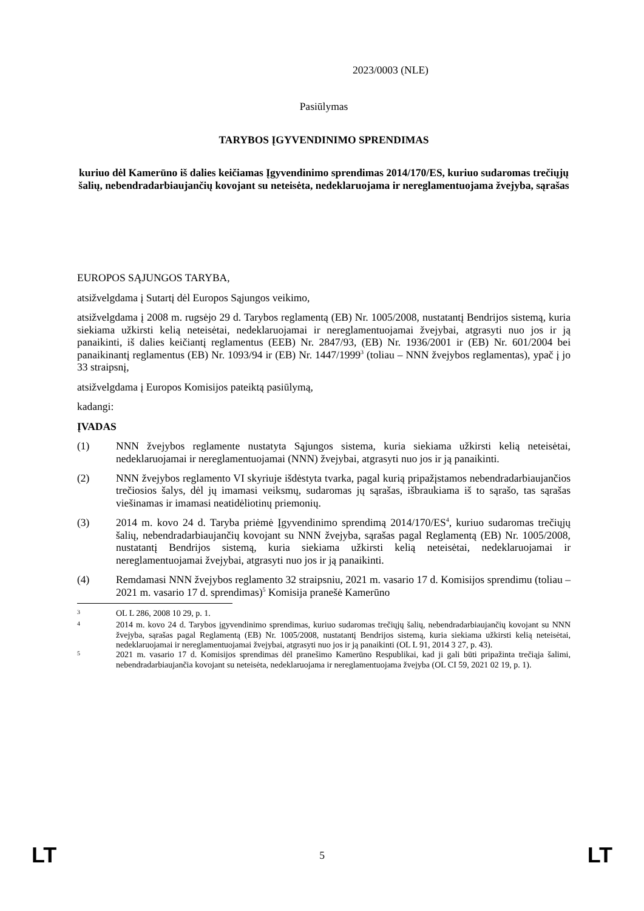2023/0003 (NLE)
Pasiūlymas
TARYBOS ĮGYVENDINIMO SPRENDIMAS
kuriuo dėl Kamerūno iš dalies keičiamas Įgyvendinimo sprendimas 2014/170/ES, kuriuo sudaromas trečiųjų šalių, nebendradarbiaujančių kovojant su neteisėta, nedeklaruojama ir nereglamentuojama žvejyba, sąrašas
EUROPOS SĄJUNGOS TARYBA,
atsižvelgdama į Sutartį dėl Europos Sąjungos veikimo,
atsižvelgdama į 2008 m. rugsėjo 29 d. Tarybos reglamentą (EB) Nr. 1005/2008, nustatantį Bendrijos sistemą, kuria siekiama užkirsti kelią neteisėtai, nedeklaruojamai ir nereglamentuojamai žvejybai, atgrasyti nuo jos ir ją panaikinti, iš dalies keičiantį reglamentus (EEB) Nr. 2847/93, (EB) Nr. 1936/2001 ir (EB) Nr. 601/2004 bei panaikinantį reglamentus (EB) Nr. 1093/94 ir (EB) Nr. 1447/1999<sup>3</sup> (toliau – NNN žvejybos reglamentas), ypač į jo 33 straipsnį,
atsižvelgdama į Europos Komisijos pateiktą pasiūlymą,
kadangi:
ĮVADAS
(1) NNN žvejybos reglamente nustatyta Sąjungos sistema, kuria siekiama užkirsti kelią neteisėtai, nedeklaruojamai ir nereglamentuojamai (NNN) žvejybai, atgrasyti nuo jos ir ją panaikinti.
(2) NNN žvejybos reglamento VI skyriuje išdėstyta tvarka, pagal kurią pripažįstamos nebendradarbiaujančios trečiosios šalys, dėl jų imamasi veiksmų, sudaromas jų sąrašas, išbraukiama iš to sąrašo, tas sąrašas viešinamas ir imamasi neatidėliotinų priemonių.
(3) 2014 m. kovo 24 d. Taryba priėmė Įgyvendinimo sprendimą 2014/170/ES<sup>4</sup>, kuriuo sudaromas trečiųjų šalių, nebendradarbiaujančių kovojant su NNN žvejyba, sąrašas pagal Reglamentą (EB) Nr. 1005/2008, nustatantį Bendrijos sistemą, kuria siekiama užkirsti kelią neteisėtai, nedeklaruojamai ir nereglamentuojamai žvejybai, atgrasyti nuo jos ir ją panaikinti.
(4) Remdamasi NNN žvejybos reglamento 32 straipsniu, 2021 m. vasario 17 d. Komisijos sprendimu (toliau – 2021 m. vasario 17 d. sprendimas)<sup>5</sup> Komisija pranešė Kamerūno
<sup>3</sup> OL L 286, 2008 10 29, p. 1.
<sup>4</sup> 2014 m. kovo 24 d. Tarybos įgyvendinimo sprendimas, kuriuo sudaromas trečiųjų šalių, nebendradarbiaujančių kovojant su NNN žvejyba, sąrašas pagal Reglamentą (EB) Nr. 1005/2008, nustatantį Bendrijos sistemą, kuria siekiama užkirsti kelią neteisėtai, nedeklaruojamai ir nereglamentuojamai žvejybai, atgrasyti nuo jos ir ją panaikinti (OL L 91, 2014 3 27, p. 43).
<sup>5</sup> 2021 m. vasario 17 d. Komisijos sprendimas dėl pranešimo Kamerūno Respublikai, kad ji gali būti pripažinta trečiąja šalimi, nebendradarbiaujančia kovojant su neteisėta, nedeklaruojama ir nereglamentuojama žvejyba (OL CI 59, 2021 02 19, p. 1).
LT 5 LT